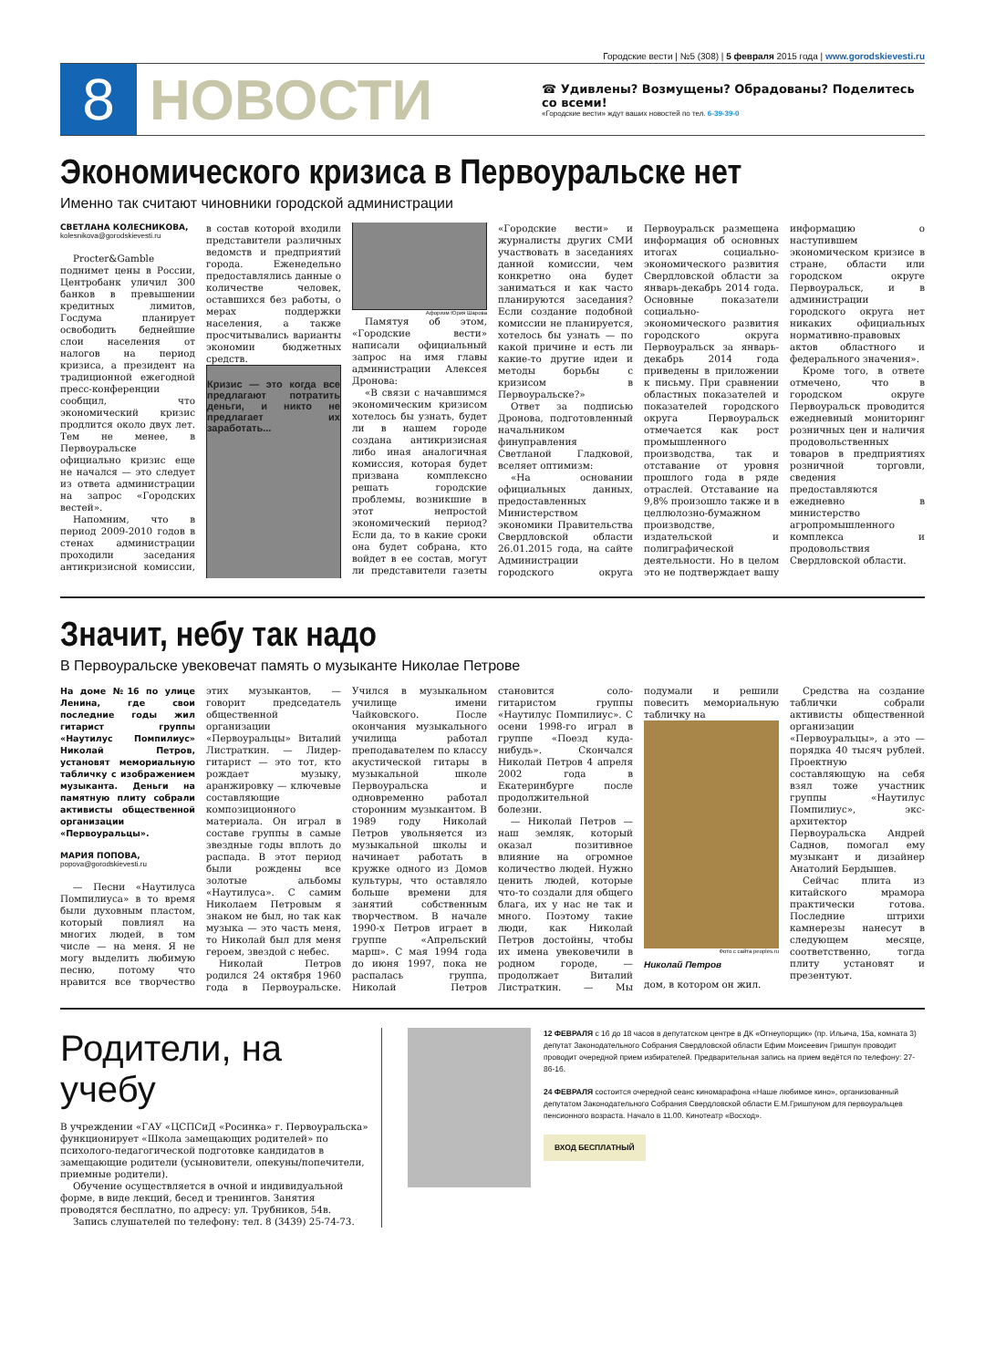Городские вести | №5 (308) | 5 февраля 2015 года | www.gorodskievesti.ru
8
НОВОСТИ
☎ Удивлены? Возмущены? Обрадованы? Поделитесь со всеми!
«Городские вести» ждут ваших новостей по тел. 6-39-39-0
Экономического кризиса в Первоуральске нет
Именно так считают чиновники городской администрации
СВЕТЛАНА КОЛЕСНИКОВА,
kolesnikova@gorodskievesti.ru
Procter&Gamble поднимет цены в России, Центробанк уличил 300 банков в превышении кредитных лимитов, Госдума планирует освободить беднейшие слои населения от налогов на период кризиса, а президент на традиционной ежегодной пресс-конференции сообщил, что экономический кризис продлится около двух лет. Тем не менее, в Первоуральске официально кризис еще не начался — это следует из ответа администрации на запрос «Городских вестей».
Напомним, что в период 2009-2010 годов в стенах администрации проходили заседания антикризисной комиссии, в состав которой входили представители различных ведомств и предприятий города. Еженедельно предоставлялись данные о количестве человек, оставшихся без работы, о мерах поддержки населения, а также просчитывались варианты экономии бюджетных средств.
Кризис — это когда все предлагают потратить деньги, и никто не предлагает их заработать...
Афоризм Юрия Шарова
Памятуя об этом, «Городские вести» написали официальный запрос на имя главы администрации Алексея Дронова:
«В связи с начавшимся экономическим кризисом хотелось бы узнать, будет ли в нашем городе создана антикризисная либо иная аналогичная комиссия, которая будет призвана комплексно решать городские проблемы, возникшие в этот непростой экономический период? Если да, то в какие сроки она будет собрана, кто войдет в ее состав, могут ли представители газеты «Городские вести» и журналисты других СМИ участвовать в заседаниях данной комиссии, чем конкретно она будет заниматься и как часто планируются заседания? Если создание подобной комиссии не планируется, хотелось бы узнать — по какой причине и есть ли какие-то другие идеи и методы борьбы с кризисом в Первоуральске?»
Ответ за подписью Дронова, подготовленный начальником финуправления Светланой Гладковой, вселяет оптимизм:
«На основании официальных данных, предоставленных Министерством экономики Правительства Свердловской области 26.01.2015 года, на сайте Администрации городского округа Первоуральск размещена информация об основных итогах социально-экономического развития Свердловской области за январь-декабрь 2014 года. Основные показатели социально-экономического развития городского округа Первоуральск за январь-декабрь 2014 года приведены в приложении к письму. При сравнении областных показателей и показателей городского округа Первоуральск отмечается как рост промышленного производства, так и отставание от уровня прошлого года в ряде отраслей. Отставание на 9,8% произошло также и в целлюлозно-бумажном производстве, издательской и полиграфической деятельности. Но в целом это не подтверждает вашу информацию о наступившем экономическом кризисе в стране, области или городском округе Первоуральск, и в администрации городского округа нет никаких официальных нормативно-правовых актов областного и федерального значения».
Кроме того, в ответе отмечено, что в городском округе Первоуральск проводится ежедневный мониторинг розничных цен и наличия продовольственных товаров в предприятиях розничной торговли, сведения предоставляются ежедневно в министерство агропромышленного комплекса и продовольствия Свердловской области.
Значит, небу так надо
В Первоуральске увековечат память о музыканте Николае Петрове
На доме №16 по улице Ленина, где свои последние годы жил гитарист группы «Наутилус Помпилиус» Николай Петров, установят мемориальную табличку с изображением музыканта. Деньги на памятную плиту собрали активисты общественной организации «Первоуральцы».
МАРИЯ ПОПОВА,
popova@gorodskievesti.ru
— Песни «Наутилуса Помпилиуса» в то время были духовным пластом, который повлиял на многих людей, в том числе — на меня. Я не могу выделить любимую песню, потому что нравится все творчество этих музыкантов, — говорит председатель общественной организации «Первоуральцы» Виталий Листраткин. — Лидер-гитарист — это тот, кто рождает музыку, аранжировку — ключевые составляющие композиционного материала. Он играл в составе группы в самые звездные годы вплоть до распада. В этот период были рождены все золотые альбомы «Наутилуса». С самим Николаем Петровым я знаком не был, но так как музыка — это часть меня, то Николай был для меня героем, звездой с небес.
Николай Петров родился 24 октября 1960 года в Первоуральске. Учился в музыкальном училище имени Чайковского. После окончания музыкального училища работал преподавателем по классу акустической гитары в музыкальной школе Первоуральска и одновременно работал сторонним музыкантом. В 1989 году Николай Петров увольняется из музыкальной школы и начинает работать в кружке одного из Домов культуры, что оставляло больше времени для занятий собственным творчеством. В начале 1990-х Петров играет в группе «Апрельский марш». С мая 1994 года до июня 1997, пока не распалась группа, Николай Петров становится соло-гитаристом группы «Наутилус Помпилиус». С осени 1998-го играл в группе «Поезд куда-нибудь». Скончался Николай Петров 4 апреля 2002 года в Екатеринбурге после продолжительной болезни.
— Николай Петров — наш земляк, который оказал позитивное влияние на огромное количество людей. Нужно ценить людей, которые что-то создали для общего блага, их у нас не так и много. Поэтому такие люди, как Николай Петров достойны, чтобы их имена увековечили в родном городе, — продолжает Виталий Листраткин. — Мы подумали и решили повесить мемориальную табличку на
Фото с сайта peoples.ru
Николай Петров
дом, в котором он жил.
Средства на создание таблички собрали активисты общественной организации «Первоуральцы», а это — порядка 40 тысяч рублей. Проектную составляющую на себя взял тоже участник группы «Наутилус Помпилиус», экс-архитектор Первоуральска Андрей Саднов, помогал ему музыкант и дизайнер Анатолий Бердышев.
Сейчас плита из китайского мрамора практически готова. Последние штрихи камнерезы нанесут в следующем месяце, соответственно, тогда плиту установят и презентуют.
Родители, на учебу
В учреждении «ГАУ «ЦСПСиД «Росинка» г. Первоуральска» функционирует «Школа замещающих родителей» по психолого-педагогической подготовке кандидатов в замещающие родители (усыновители, опекуны/попечители, приемные родители).
Обучение осуществляется в очной и индивидуальной форме, в виде лекций, бесед и тренингов. Занятия проводятся бесплатно, по адресу: ул. Трубников, 54в.
Запись слушателей по телефону: тел. 8 (3439) 25-74-73.
12 ФЕВРАЛЯ с 16 до 18 часов в депутатском центре в ДК «Огнеупорщик» (пр. Ильича, 15а, комната 3) депутат Законодательного Собрания Свердловской области Ефим Моисеевич Гришпун проводит проводит очередной прием избирателей. Предварительная запись на прием ведётся по телефону: 27-86-16.
24 ФЕВРАЛЯ состоится очередной сеанс киномарафона «Наше любимое кино», организованный депутатом Законодательного Собрания Свердловской области Е.М.Гришпуном для первоуральцев пенсионного возраста. Начало в 11.00. Кинотеатр «Восход».
ВХОД БЕСПЛАТНЫЙ